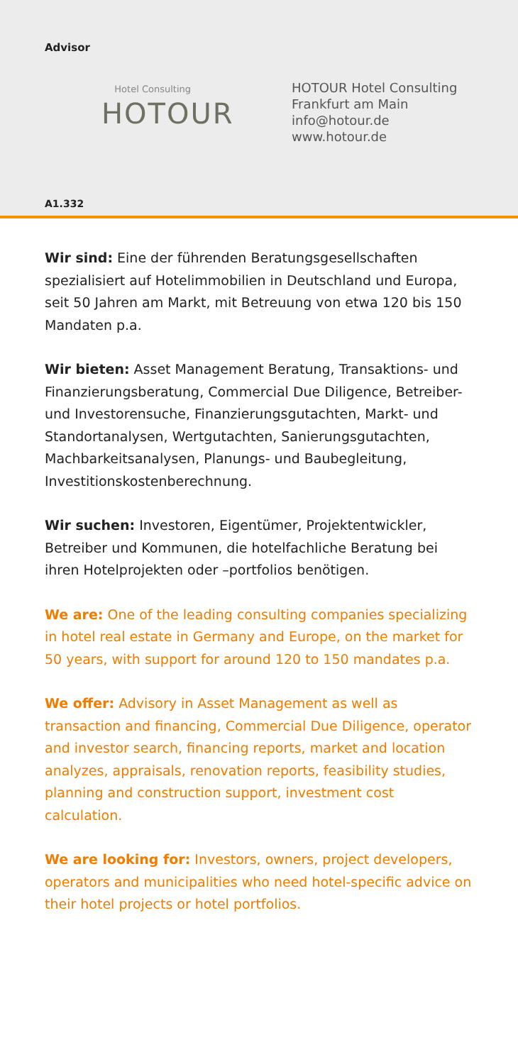Advisor
Hotel Consulting
HOTOUR
HOTOUR Hotel Consulting
Frankfurt am Main
info@hotour.de
www.hotour.de
A1.332
Wir sind: Eine der führenden Beratungsgesellschaften spezialisiert auf Hotelimmobilien in Deutschland und Europa, seit 50 Jahren am Markt, mit Betreuung von etwa 120 bis 150 Mandaten p.a.
Wir bieten: Asset Management Beratung, Transaktions- und Finanzierungsberatung, Commercial Due Diligence, Betreiber- und Investorensuche, Finanzierungsgutachten, Markt- und Standortanalysen, Wertgutachten, Sanierungsgutachten, Machbarkeitsanalysen, Planungs- und Baubegleitung, Investitionskostenberechnung.
Wir suchen: Investoren, Eigentümer, Projektentwickler, Betreiber und Kommunen, die hotelfachliche Beratung bei ihren Hotelprojekten oder –portfolios benötigen.
We are: One of the leading consulting companies specializing in hotel real estate in Germany and Europe, on the market for 50 years, with support for around 120 to 150 mandates p.a.
We offer: Advisory in Asset Management as well as transaction and financing, Commercial Due Diligence, operator and investor search, financing reports, market and location analyzes, appraisals, renovation reports, feasibility studies, planning and construction support, investment cost calculation.
We are looking for: Investors, owners, project developers, operators and municipalities who need hotel-specific advice on their hotel projects or hotel portfolios.